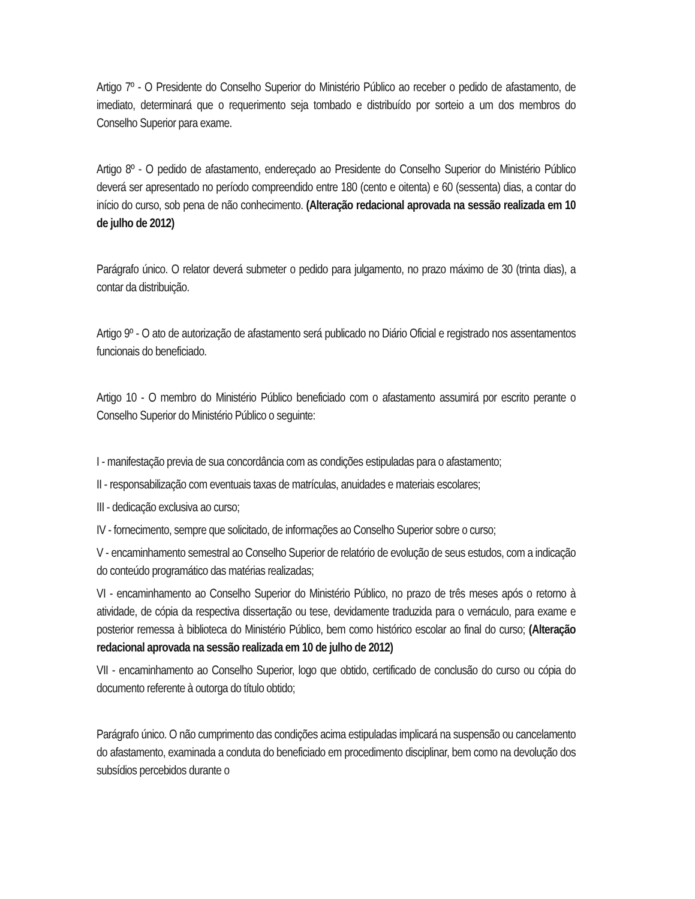Artigo 7º - O Presidente do Conselho Superior do Ministério Público ao receber o pedido de afastamento, de imediato, determinará que o requerimento seja tombado e distribuído por sorteio a um dos membros do Conselho Superior para exame.
Artigo 8º - O pedido de afastamento, endereçado ao Presidente do Conselho Superior do Ministério Público deverá ser apresentado no período compreendido entre 180 (cento e oitenta) e 60 (sessenta) dias, a contar do início do curso, sob pena de não conhecimento. (Alteração redacional aprovada na sessão realizada em 10 de julho de 2012)
Parágrafo único. O relator deverá submeter o pedido para julgamento, no prazo máximo de 30 (trinta dias), a contar da distribuição.
Artigo 9º - O ato de autorização de afastamento será publicado no Diário Oficial e registrado nos assentamentos funcionais do beneficiado.
Artigo 10 - O membro do Ministério Público beneficiado com o afastamento assumirá por escrito perante o Conselho Superior do Ministério Público o seguinte:
I - manifestação previa de sua concordância com as condições estipuladas para o afastamento;
II - responsabilização com eventuais taxas de matrículas, anuidades e materiais escolares;
III - dedicação exclusiva ao curso;
IV - fornecimento, sempre que solicitado, de informações ao Conselho Superior sobre o curso;
V - encaminhamento semestral ao Conselho Superior de relatório de evolução de seus estudos, com a indicação do conteúdo programático das matérias realizadas;
VI - encaminhamento ao Conselho Superior do Ministério Público, no prazo de três meses após o retorno à atividade, de cópia da respectiva dissertação ou tese, devidamente traduzida para o vernáculo, para exame e posterior remessa à biblioteca do Ministério Público, bem como histórico escolar ao final do curso; (Alteração redacional aprovada na sessão realizada em 10 de julho de 2012)
VII - encaminhamento ao Conselho Superior, logo que obtido, certificado de conclusão do curso ou cópia do documento referente à outorga do título obtido;
Parágrafo único. O não cumprimento das condições acima estipuladas implicará na suspensão ou cancelamento do afastamento, examinada a conduta do beneficiado em procedimento disciplinar, bem como na devolução dos subsídios percebidos durante o